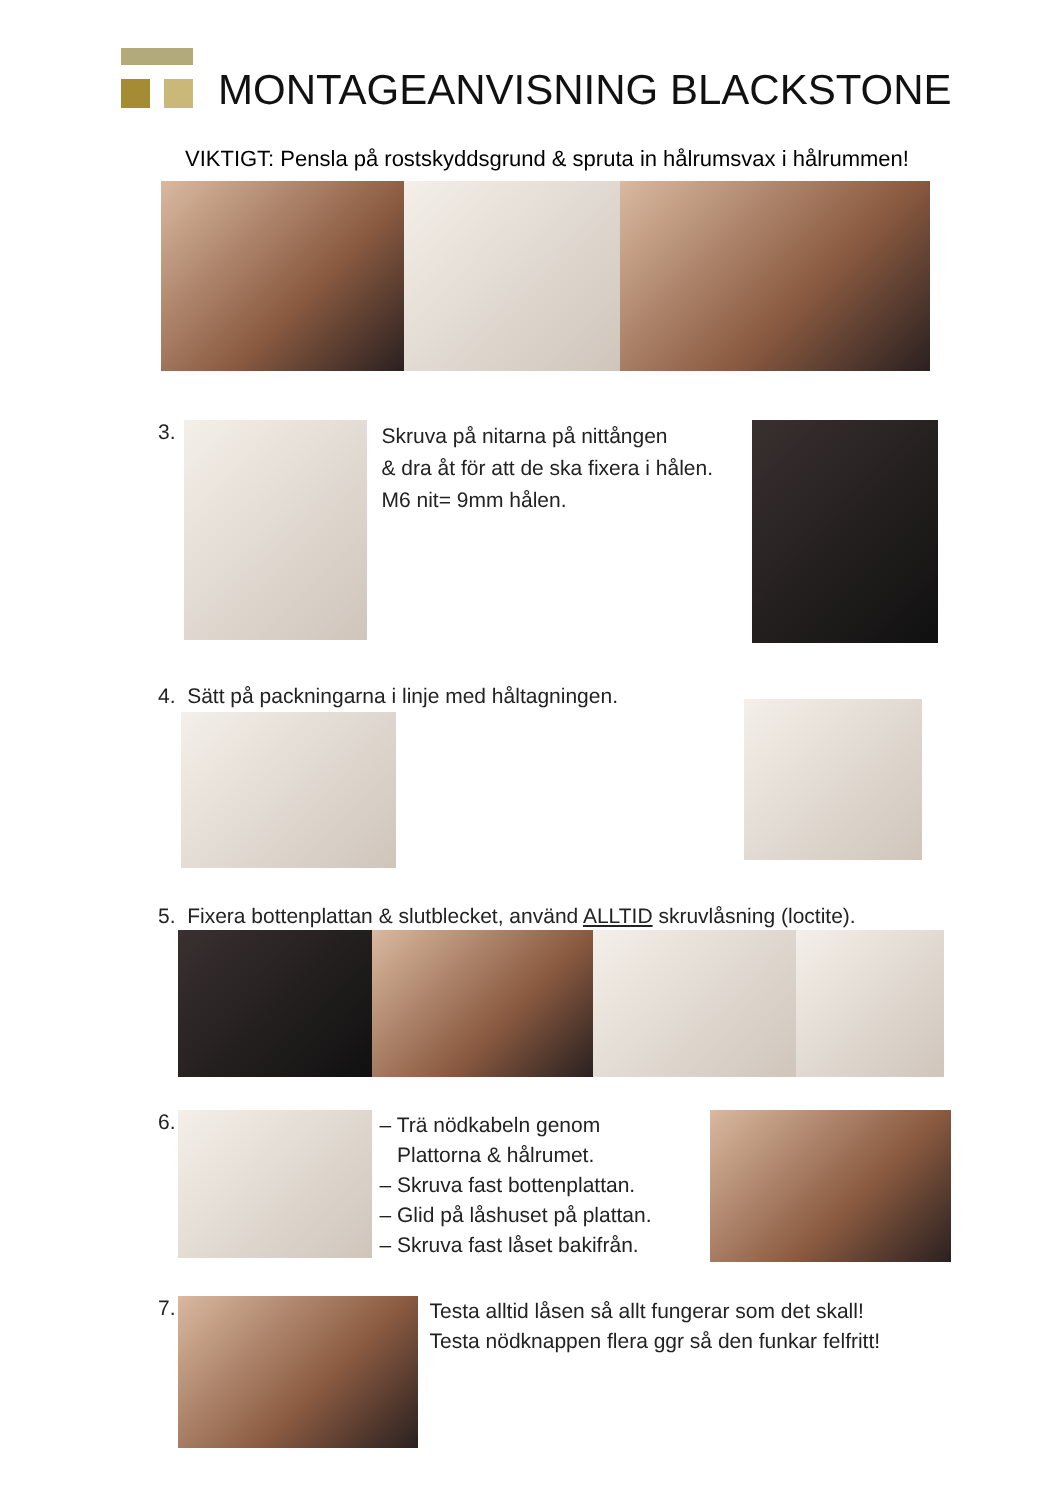MONTAGEANVISNING BLACKSTONE
VIKTIGT: Pensla på rostskyddsgrund & spruta in hålrumsvax i hålrummen!
3.
Skruva på nitarna på nittången
& dra åt för att de ska fixera i hålen.
M6 nit= 9mm hålen.
4. Sätt på packningarna i linje med håltagningen.
5. Fixera bottenplattan & slutblecket, använd ALLTID skruvlåsning (loctite).
6.
– Trä nödkabeln genom
Plattorna & hålrumet.
– Skruva fast bottenplattan.
– Glid på låshuset på plattan.
– Skruva fast låset bakifrån.
7.
Testa alltid låsen så allt fungerar som det skall!
Testa nödknappen flera ggr så den funkar felfritt!